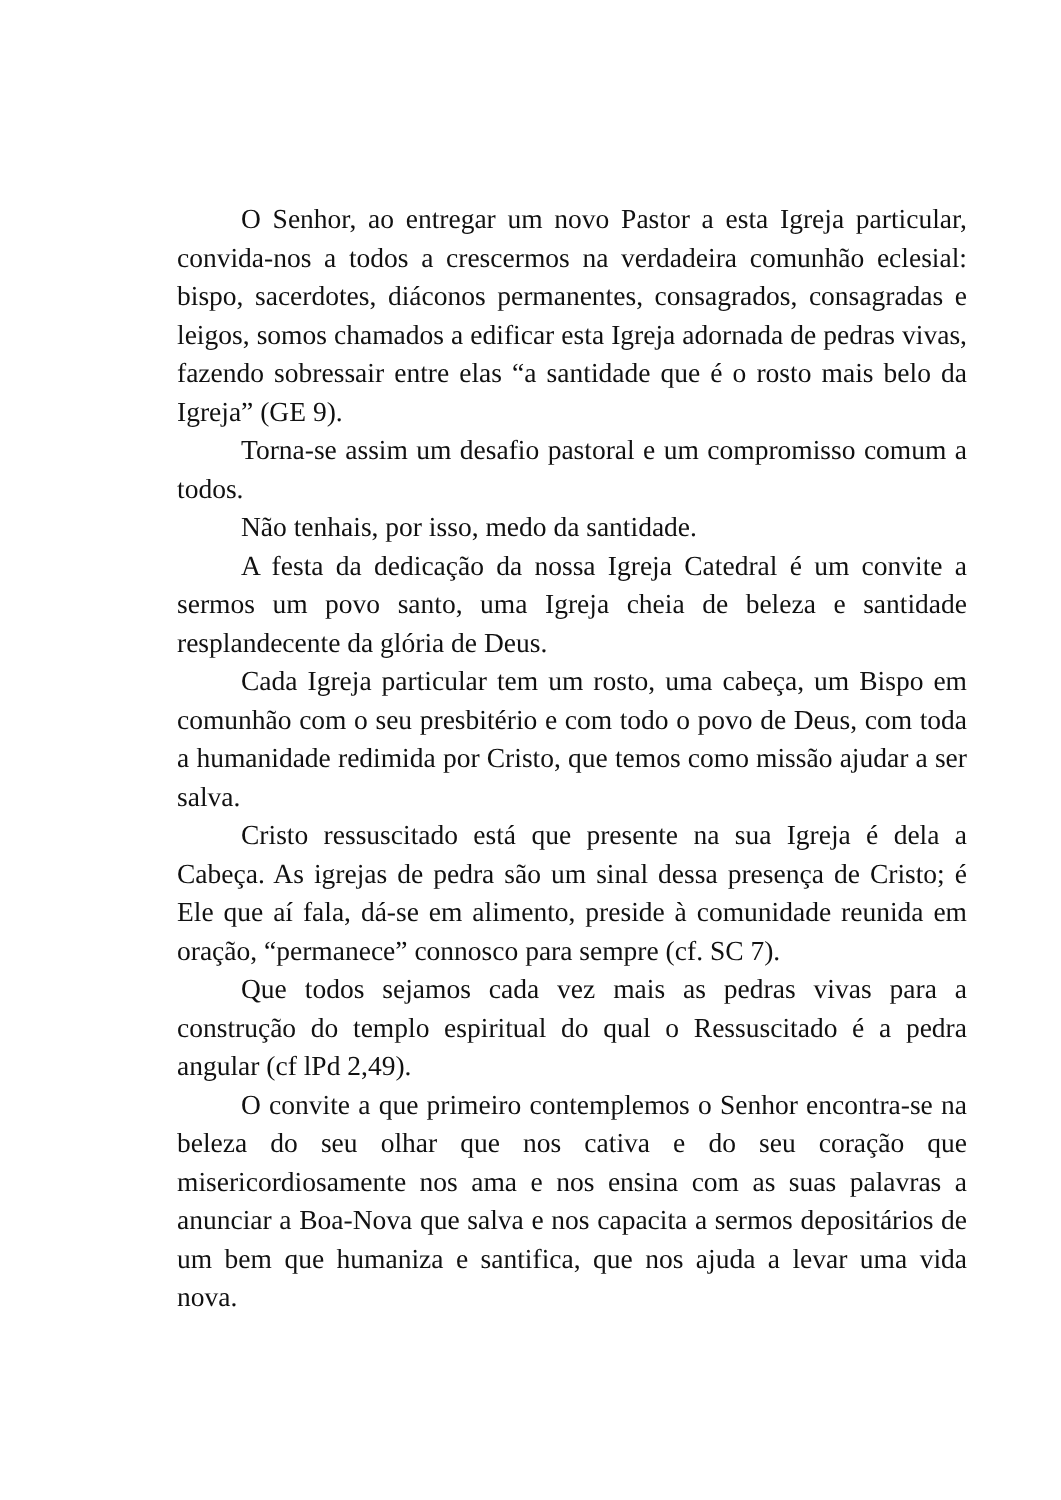O Senhor, ao entregar um novo Pastor a esta Igreja particular, convida-nos a todos a crescermos na verdadeira comunhão eclesial: bispo, sacerdotes, diáconos permanentes, consagrados, consagradas e leigos, somos chamados a edificar esta Igreja adornada de pedras vivas, fazendo sobressair entre elas “a santidade que é o rosto mais belo da Igreja” (GE 9).
Torna-se assim um desafio pastoral e um compromisso comum a todos.
Não tenhais, por isso, medo da santidade.
A festa da dedicação da nossa Igreja Catedral é um convite a sermos um povo santo, uma Igreja cheia de beleza e santidade resplandecente da glória de Deus.
Cada Igreja particular tem um rosto, uma cabeça, um Bispo em comunhão com o seu presbitério e com todo o povo de Deus, com toda a humanidade redimida por Cristo, que temos como missão ajudar a ser salva.
Cristo ressuscitado está que presente na sua Igreja é dela a Cabeça. As igrejas de pedra são um sinal dessa presença de Cristo; é Ele que aí fala, dá-se em alimento, preside à comunidade reunida em oração, “permanece” connosco para sempre (cf. SC 7).
Que todos sejamos cada vez mais as pedras vivas para a construção do templo espiritual do qual o Ressuscitado é a pedra angular (cf lPd 2,49).
O convite a que primeiro contemplemos o Senhor encontra-se na beleza do seu olhar que nos cativa e do seu coração que misericordiosamente nos ama e nos ensina com as suas palavras a anunciar a Boa-Nova que salva e nos capacita a sermos depositários de um bem que humaniza e santifica, que nos ajuda a levar uma vida nova.